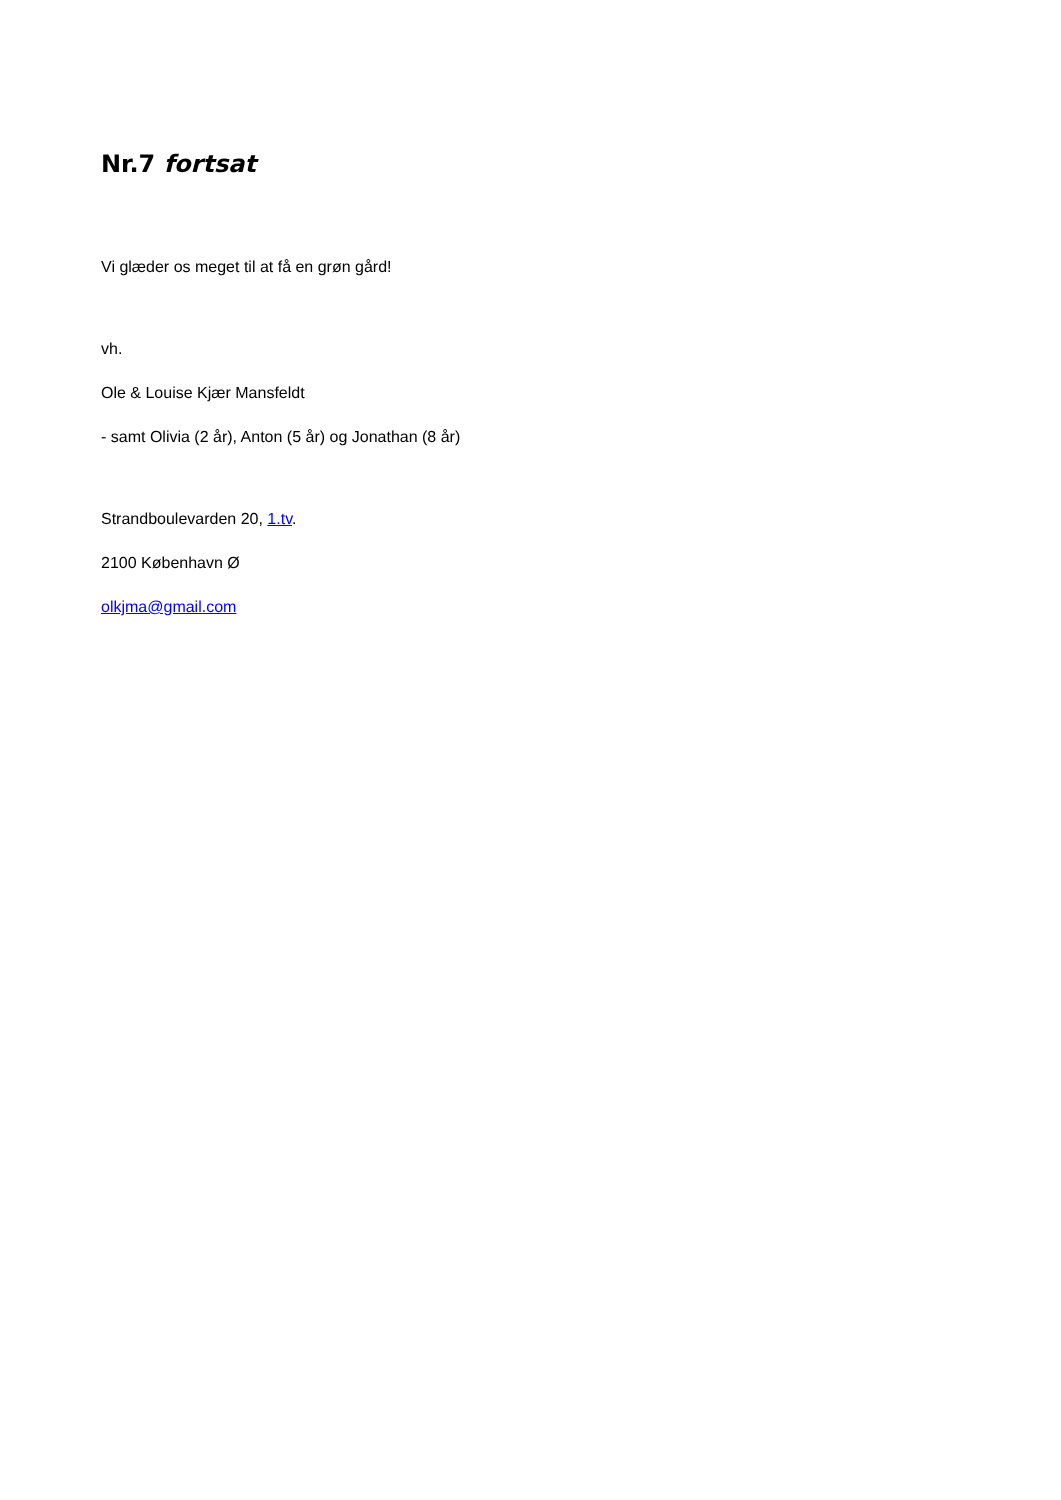Nr.7 fortsat
Vi glæder os meget til at få en grøn gård!
vh.
Ole & Louise Kjær Mansfeldt
- samt Olivia (2 år), Anton (5 år) og Jonathan (8 år)
Strandboulevarden 20, 1.tv.
2100 København Ø
olkjma@gmail.com